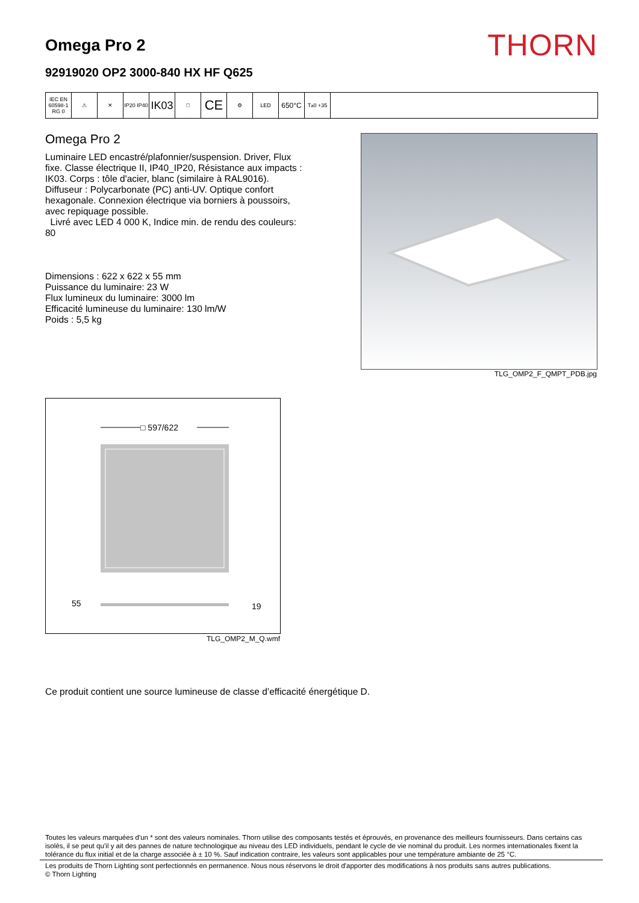Omega Pro 2
92919020 OP2 3000-840 HX HF Q625
THORN
IEC EN 60598-1 RG 0
⚠ ✕ IP20 IP40
IK03
□
CE
⚙ LED
650°C
T<sub>a</sub> 0 +35
Omega Pro 2
Luminaire LED encastré/plafonnier/suspension. Driver, Flux fixe. Classe électrique II, IP40_IP20, Résistance aux impacts : IK03. Corps : tôle d'acier, blanc (similaire à RAL9016). Diffuseur : Polycarbonate (PC) anti-UV. Optique confort hexagonale. Connexion électrique via borniers à poussoirs, avec repiquage possible.
Livré avec LED 4 000 K, Indice min. de rendu des couleurs: 80
Dimensions : 622 x 622 x 55 mm
Puissance du luminaire: 23 W
Flux lumineux du luminaire: 3000 lm
Efficacité lumineuse du luminaire: 130 lm/W
Poids : 5,5 kg
TLG_OMP2_F_QMPT_PDB.jpg
□ 597/622
55
19
TLG_OMP2_M_Q.wmf
Ce produit contient une source lumineuse de classe d’efficacité énergétique D.
Toutes les valeurs marquées d'un * sont des valeurs nominales. Thorn utilise des composants testés et éprouvés, en provenance des meilleurs fournisseurs. Dans certains cas isolés, il se peut qu’il y ait des pannes de nature technologique au niveau des LED individuels, pendant le cycle de vie nominal du produit. Les normes internationales fixent la tolérance du flux initial et de la charge associée à ± 10 %. Sauf indication contraire, les valeurs sont applicables pour une température ambiante de 25 °C.
Les produits de Thorn Lighting sont perfectionnés en permanence. Nous nous réservons le droit d'apporter des modifications à nos produits sans autres publications.
© Thorn Lighting